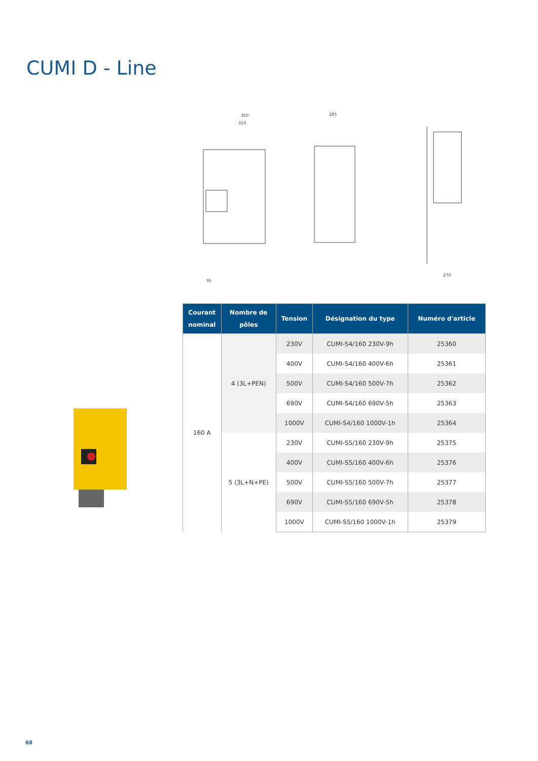CUMI D - Line
350
310
285
270
95
| Courant nominal | Nombre de pôles | Tension | Désignation du type | Numéro d'article |
| --- | --- | --- | --- | --- |
| 160 A | 4 (3L+PEN) | 230V | CUMI-S4/160 230V-9h | 25360 |
| | | 400V | CUMI-S4/160 400V-6h | 25361 |
| | | 500V | CUMI-S4/160 500V-7h | 25362 |
| | | 690V | CUMI-S4/160 690V-5h | 25363 |
| | | 1000V | CUMI-S4/160 1000V-1h | 25364 |
| | 5 (3L+N+PE) | 230V | CUMI-S5/160 230V-9h | 25375 |
| | | 400V | CUMI-S5/160 400V-6h | 25376 |
| | | 500V | CUMI-S5/160 500V-7h | 25377 |
| | | 690V | CUMI-S5/160 690V-5h | 25378 |
| | | 1000V | CUMI-S5/160 1000V-1h | 25379 |
68